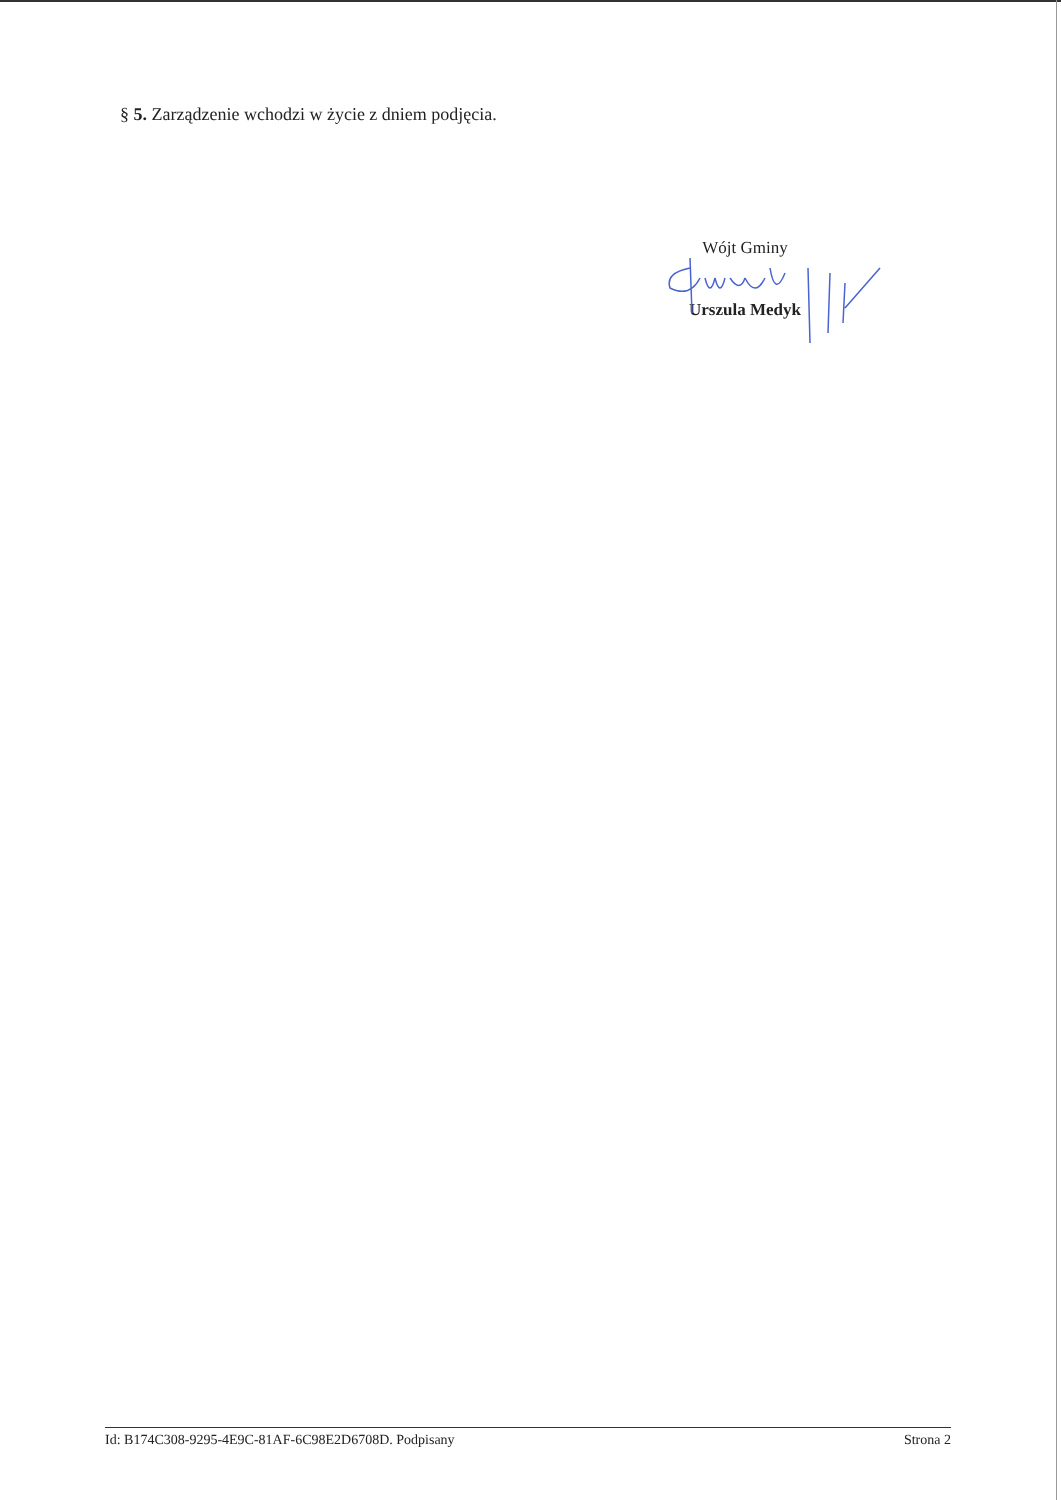§ 5. Zarządzenie wchodzi w życie z dniem podjęcia.
Wójt Gminy
Urszula Medyk
Id: B174C308-9295-4E9C-81AF-6C98E2D6708D. Podpisany Strona 2